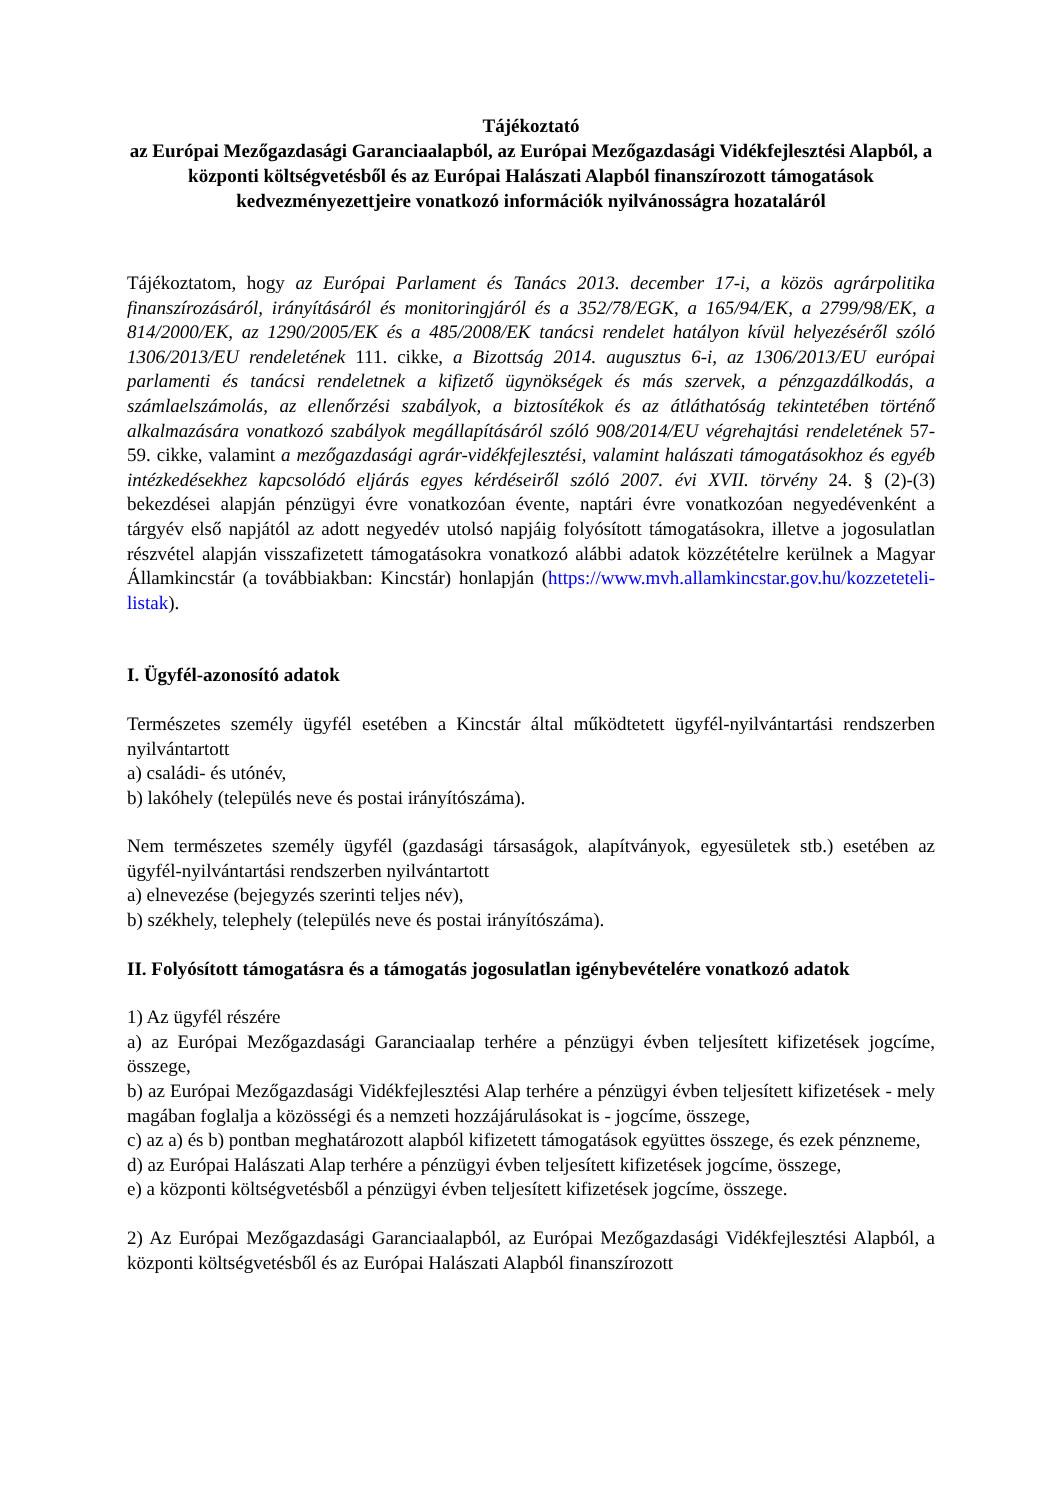Tájékoztató
az Európai Mezőgazdasági Garanciaalapból, az Európai Mezőgazdasági Vidékfejlesztési Alapból, a központi költségvetésből és az Európai Halászati Alapból finanszírozott támogatások kedvezményezettjeire vonatkozó információk nyilvánosságra hozataláról
Tájékoztatom, hogy az Európai Parlament és Tanács 2013. december 17-i, a közös agrárpolitika finanszírozásáról, irányításáról és monitoringjáról és a 352/78/EGK, a 165/94/EK, a 2799/98/EK, a 814/2000/EK, az 1290/2005/EK és a 485/2008/EK tanácsi rendelet hatályon kívül helyezéséről szóló 1306/2013/EU rendeletének 111. cikke, a Bizottság 2014. augusztus 6-i, az 1306/2013/EU európai parlamenti és tanácsi rendeletnek a kifizető ügynökségek és más szervek, a pénzgazdálkodás, a számlaelszámolás, az ellenőrzési szabályok, a biztosítékok és az átláthatóság tekintetében történő alkalmazására vonatkozó szabályok megállapításáról szóló 908/2014/EU végrehajtási rendeletének 57-59. cikke, valamint a mezőgazdasági agrár-vidékfejlesztési, valamint halászati támogatásokhoz és egyéb intézkedésekhez kapcsolódó eljárás egyes kérdéseiről szóló 2007. évi XVII. törvény 24. § (2)-(3) bekezdései alapján pénzügyi évre vonatkozóan évente, naptári évre vonatkozóan negyedévenként a tárgyév első napjától az adott negyedév utolsó napjáig folyósított támogatásokra, illetve a jogosulatlan részvétel alapján visszafizetett támogatásokra vonatkozó alábbi adatok közzétételre kerülnek a Magyar Államkincstár (a továbbiakban: Kincstár) honlapján (https://www.mvh.allamkincstar.gov.hu/kozzeteteli-listak).
I. Ügyfél-azonosító adatok
Természetes személy ügyfél esetében a Kincstár által működtetett ügyfél-nyilvántartási rendszerben nyilvántartott
a) családi- és utónév,
b) lakóhely (település neve és postai irányítószáma).
Nem természetes személy ügyfél (gazdasági társaságok, alapítványok, egyesületek stb.) esetében az ügyfél-nyilvántartási rendszerben nyilvántartott
a) elnevezése (bejegyzés szerinti teljes név),
b) székhely, telephely (település neve és postai irányítószáma).
II. Folyósított támogatásra és a támogatás jogosulatlan igénybevételére vonatkozó adatok
1) Az ügyfél részére
a) az Európai Mezőgazdasági Garanciaalap terhére a pénzügyi évben teljesített kifizetések jogcíme, összege,
b) az Európai Mezőgazdasági Vidékfejlesztési Alap terhére a pénzügyi évben teljesített kifizetések - mely magában foglalja a közösségi és a nemzeti hozzájárulásokat is - jogcíme, összege,
c) az a) és b) pontban meghatározott alapból kifizetett támogatások együttes összege, és ezek pénzneme,
d) az Európai Halászati Alap terhére a pénzügyi évben teljesített kifizetések jogcíme, összege,
e) a központi költségvetésből a pénzügyi évben teljesített kifizetések jogcíme, összege.
2) Az Európai Mezőgazdasági Garanciaalapból, az Európai Mezőgazdasági Vidékfejlesztési Alapból, a központi költségvetésből és az Európai Halászati Alapból finanszírozott